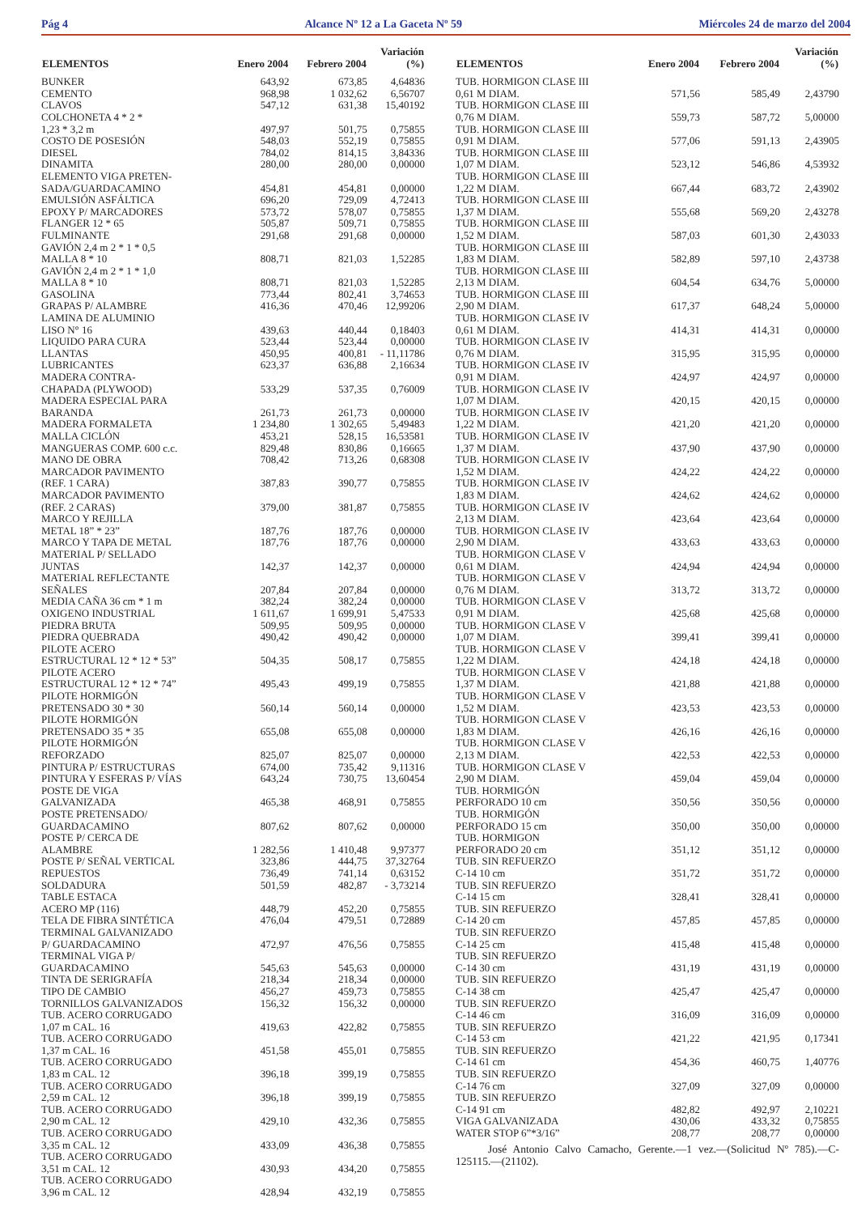Pág 4 Alcance Nº 12 a La Gaceta Nº 59 Miércoles 24 de marzo del 2004
| ELEMENTOS | Enero 2004 | Febrero 2004 | Variación (%) |
| --- | --- | --- | --- |
| BUNKER | 643,92 | 673,85 | 4,64836 |
| CEMENTO | 968,98 | 1 032,62 | 6,56707 |
| CLAVOS | 547,12 | 631,38 | 15,40192 |
| COLCHONETA 4 * 2 * 1,23 * 3,2 m | 497,97 | 501,75 | 0,75855 |
| COSTO DE POSESIÓN | 548,03 | 552,19 | 0,75855 |
| DIESEL | 784,02 | 814,15 | 3,84336 |
| DINAMITA | 280,00 | 280,00 | 0,00000 |
| ELEMENTO VIGA PRETEN- SADA/GUARDACAMINO | 454,81 | 454,81 | 0,00000 |
| EMULSIÓN ASFÁLTICA | 696,20 | 729,09 | 4,72413 |
| EPOXY P/ MARCADORES | 573,72 | 578,07 | 0,75855 |
| FLANGER 12 * 65 | 505,87 | 509,71 | 0,75855 |
| FULMINANTE | 291,68 | 291,68 | 0,00000 |
| GAVIÓN 2,4 m 2 * 1 * 0,5 MALLA 8 * 10 | 808,71 | 821,03 | 1,52285 |
| GAVIÓN 2,4 m 2 * 1 * 1,0 MALLA 8 * 10 | 808,71 | 821,03 | 1,52285 |
| GASOLINA | 773,44 | 802,41 | 3,74653 |
| GRAPAS P/ ALAMBRE | 416,36 | 470,46 | 12,99206 |
| LAMINA DE ALUMINIO LISO N° 16 | 439,63 | 440,44 | 0,18403 |
| LIQUIDO PARA CURA | 523,44 | 523,44 | 0,00000 |
| LLANTAS | 450,95 | 400,81 | - 11,11786 |
| LUBRICANTES | 623,37 | 636,88 | 2,16634 |
| MADERA CONTRA- CHAPADA (PLYWOOD) | 533,29 | 537,35 | 0,76009 |
| MADERA ESPECIAL PARA BARANDA | 261,73 | 261,73 | 0,00000 |
| MADERA FORMALETA | 1 234,80 | 1 302,65 | 5,49483 |
| MALLA CICLÓN | 453,21 | 528,15 | 16,53581 |
| MANGUERAS COMP. 600 c.c. | 829,48 | 830,86 | 0,16665 |
| MANO DE OBRA | 708,42 | 713,26 | 0,68308 |
| MARCADOR PAVIMENTO (REF. 1 CARA) | 387,83 | 390,77 | 0,75855 |
| MARCADOR PAVIMENTO (REF. 2 CARAS) | 379,00 | 381,87 | 0,75855 |
| MARCO Y REJILLA METAL 18” * 23” | 187,76 | 187,76 | 0,00000 |
| MARCO Y TAPA DE METAL | 187,76 | 187,76 | 0,00000 |
| MATERIAL P/ SELLADO JUNTAS | 142,37 | 142,37 | 0,00000 |
| MATERIAL REFLECTANTE SEÑALES | 207,84 | 207,84 | 0,00000 |
| MEDIA CAÑA 36 cm * 1 m | 382,24 | 382,24 | 0,00000 |
| OXIGENO INDUSTRIAL | 1 611,67 | 1 699,91 | 5,47533 |
| PIEDRA BRUTA | 509,95 | 509,95 | 0,00000 |
| PIEDRA QUEBRADA | 490,42 | 490,42 | 0,00000 |
| PILOTE ACERO ESTRUCTURAL 12 * 12 * 53” | 504,35 | 508,17 | 0,75855 |
| PILOTE ACERO ESTRUCTURAL 12 * 12 * 74” | 495,43 | 499,19 | 0,75855 |
| PILOTE HORMIGÓN PRETENSADO 30 * 30 | 560,14 | 560,14 | 0,00000 |
| PILOTE HORMIGÓN PRETENSADO 35 * 35 | 655,08 | 655,08 | 0,00000 |
| PILOTE HORMIGÓN REFORZADO | 825,07 | 825,07 | 0,00000 |
| PINTURA P/ ESTRUCTURAS | 674,00 | 735,42 | 9,11316 |
| PINTURA Y ESFERAS P/ VÍAS | 643,24 | 730,75 | 13,60454 |
| POSTE DE VIGA GALVANIZADA | 465,38 | 468,91 | 0,75855 |
| POSTE PRETENSADO/ GUARDACAMINO | 807,62 | 807,62 | 0,00000 |
| POSTE P/ CERCA DE ALAMBRE | 1 282,56 | 1 410,48 | 9,97377 |
| POSTE P/ SEÑAL VERTICAL | 323,86 | 444,75 | 37,32764 |
| REPUESTOS | 736,49 | 741,14 | 0,63152 |
| SOLDADURA | 501,59 | 482,87 | - 3,73214 |
| TABLE ESTACA ACERO MP (116) | 448,79 | 452,20 | 0,75855 |
| TELA DE FIBRA SINTÉTICA | 476,04 | 479,51 | 0,72889 |
| TERMINAL GALVANIZADO P/ GUARDACAMINO | 472,97 | 476,56 | 0,75855 |
| TERMINAL VIGA P/ GUARDACAMINO | 545,63 | 545,63 | 0,00000 |
| TINTA DE SERIGRAFÍA | 218,34 | 218,34 | 0,00000 |
| TIPO DE CAMBIO | 456,27 | 459,73 | 0,75855 |
| TORNILLOS GALVANIZADOS | 156,32 | 156,32 | 0,00000 |
| TUB. ACERO CORRUGADO 1,07 m CAL. 16 | 419,63 | 422,82 | 0,75855 |
| TUB. ACERO CORRUGADO 1,37 m CAL. 16 | 451,58 | 455,01 | 0,75855 |
| TUB. ACERO CORRUGADO 1,83 m CAL. 12 | 396,18 | 399,19 | 0,75855 |
| TUB. ACERO CORRUGADO 2,59 m CAL. 12 | 396,18 | 399,19 | 0,75855 |
| TUB. ACERO CORRUGADO 2,90 m CAL. 12 | 429,10 | 432,36 | 0,75855 |
| TUB. ACERO CORRUGADO 3,35 m CAL. 12 | 433,09 | 436,38 | 0,75855 |
| TUB. ACERO CORRUGADO 3,51 m CAL. 12 | 430,93 | 434,20 | 0,75855 |
| TUB. ACERO CORRUGADO 3,96 m CAL. 12 | 428,94 | 432,19 | 0,75855 |
| ELEMENTOS | Enero 2004 | Febrero 2004 | Variación (%) |
| --- | --- | --- | --- |
| TUB. HORMIGON CLASE III 0,61 M DIAM. | 571,56 | 585,49 | 2,43790 |
| TUB. HORMIGON CLASE III 0,76 M DIAM. | 559,73 | 587,72 | 5,00000 |
| TUB. HORMIGON CLASE III 0,91 M DIAM. | 577,06 | 591,13 | 2,43905 |
| TUB. HORMIGON CLASE III 1,07 M DIAM. | 523,12 | 546,86 | 4,53932 |
| TUB. HORMIGON CLASE III 1,22 M DIAM. | 667,44 | 683,72 | 2,43902 |
| TUB. HORMIGON CLASE III 1,37 M DIAM. | 555,68 | 569,20 | 2,43278 |
| TUB. HORMIGON CLASE III 1,52 M DIAM. | 587,03 | 601,30 | 2,43033 |
| TUB. HORMIGON CLASE III 1,83 M DIAM. | 582,89 | 597,10 | 2,43738 |
| TUB. HORMIGON CLASE III 2,13 M DIAM. | 604,54 | 634,76 | 5,00000 |
| TUB. HORMIGON CLASE III 2,90 M DIAM. | 617,37 | 648,24 | 5,00000 |
| TUB. HORMIGON CLASE IV 0,61 M DIAM. | 414,31 | 414,31 | 0,00000 |
| TUB. HORMIGON CLASE IV 0,76 M DIAM. | 315,95 | 315,95 | 0,00000 |
| TUB. HORMIGON CLASE IV 0,91 M DIAM. | 424,97 | 424,97 | 0,00000 |
| TUB. HORMIGON CLASE IV 1,07 M DIAM. | 420,15 | 420,15 | 0,00000 |
| TUB. HORMIGON CLASE IV 1,22 M DIAM. | 421,20 | 421,20 | 0,00000 |
| TUB. HORMIGON CLASE IV 1,37 M DIAM. | 437,90 | 437,90 | 0,00000 |
| TUB. HORMIGON CLASE IV 1,52 M DIAM. | 424,22 | 424,22 | 0,00000 |
| TUB. HORMIGON CLASE IV 1,83 M DIAM. | 424,62 | 424,62 | 0,00000 |
| TUB. HORMIGON CLASE IV 2,13 M DIAM. | 423,64 | 423,64 | 0,00000 |
| TUB. HORMIGON CLASE IV 2,90 M DIAM. | 433,63 | 433,63 | 0,00000 |
| TUB. HORMIGON CLASE V 0,61 M DIAM. | 424,94 | 424,94 | 0,00000 |
| TUB. HORMIGON CLASE V 0,76 M DIAM. | 313,72 | 313,72 | 0,00000 |
| TUB. HORMIGON CLASE V 0,91 M DIAM. | 425,68 | 425,68 | 0,00000 |
| TUB. HORMIGON CLASE V 1,07 M DIAM. | 399,41 | 399,41 | 0,00000 |
| TUB. HORMIGON CLASE V 1,22 M DIAM. | 424,18 | 424,18 | 0,00000 |
| TUB. HORMIGON CLASE V 1,37 M DIAM. | 421,88 | 421,88 | 0,00000 |
| TUB. HORMIGON CLASE V 1,52 M DIAM. | 423,53 | 423,53 | 0,00000 |
| TUB. HORMIGON CLASE V 1,83 M DIAM. | 426,16 | 426,16 | 0,00000 |
| TUB. HORMIGON CLASE V 2,13 M DIAM. | 422,53 | 422,53 | 0,00000 |
| TUB. HORMIGON CLASE V 2,90 M DIAM. | 459,04 | 459,04 | 0,00000 |
| TUB. HORMIGÓN PERFORADO 10 cm | 350,56 | 350,56 | 0,00000 |
| TUB. HORMIGÓN PERFORADO 15 cm | 350,00 | 350,00 | 0,00000 |
| TUB. HORMIGON PERFORADO 20 cm | 351,12 | 351,12 | 0,00000 |
| TUB. SIN REFUERZO C-14 10 cm | 351,72 | 351,72 | 0,00000 |
| TUB. SIN REFUERZO C-14 15 cm | 328,41 | 328,41 | 0,00000 |
| TUB. SIN REFUERZO C-14 20 cm | 457,85 | 457,85 | 0,00000 |
| TUB. SIN REFUERZO C-14 25 cm | 415,48 | 415,48 | 0,00000 |
| TUB. SIN REFUERZO C-14 30 cm | 431,19 | 431,19 | 0,00000 |
| TUB. SIN REFUERZO C-14 38 cm | 425,47 | 425,47 | 0,00000 |
| TUB. SIN REFUERZO C-14 46 cm | 316,09 | 316,09 | 0,00000 |
| TUB. SIN REFUERZO C-14 53 cm | 421,22 | 421,95 | 0,17341 |
| TUB. SIN REFUERZO C-14 61 cm | 454,36 | 460,75 | 1,40776 |
| TUB. SIN REFUERZO C-14 76 cm | 327,09 | 327,09 | 0,00000 |
| TUB. SIN REFUERZO C-14 91 cm | 482,82 | 492,97 | 2,10221 |
| VIGA GALVANIZADA | 430,06 | 433,32 | 0,75855 |
| WATER STOP 6”*3/16” | 208,77 | 208,77 | 0,00000 |
José Antonio Calvo Camacho, Gerente.—1 vez.—(Solicitud Nº 785).—C-125115.—(21102).